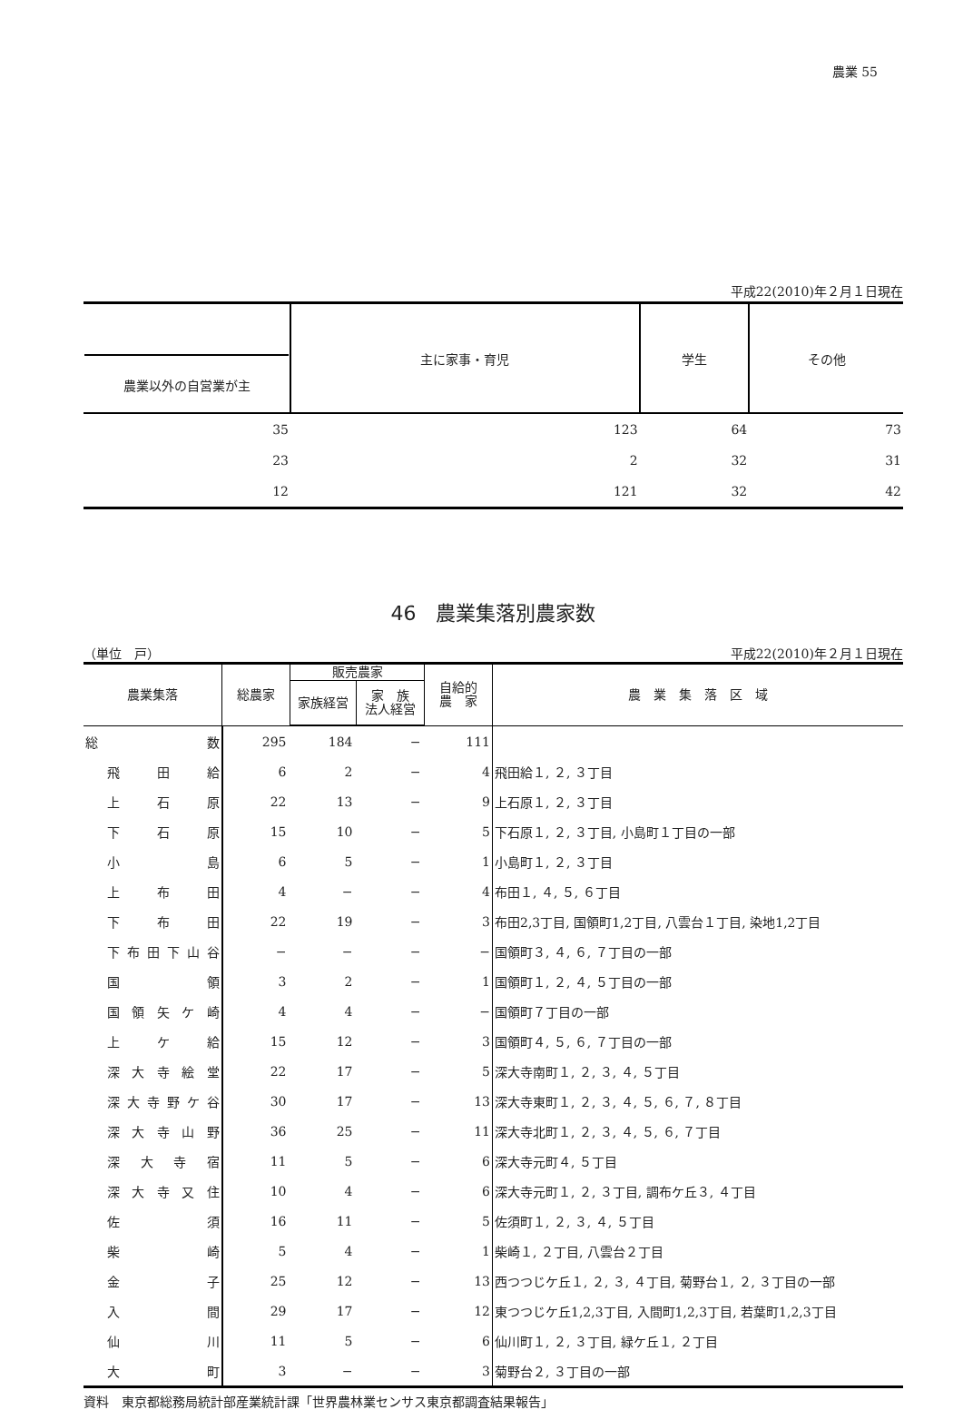農業 55
平成22(2010)年２月１日現在
| 農業以外の自営業が主 | 主に家事・育児 | 学生 | その他 |
| --- | --- | --- | --- |
| 35 | 123 | 64 | 73 |
| 23 | 2 | 32 | 31 |
| 12 | 121 | 32 | 42 |
46　農業集落別農家数
（単位　戸） 平成22(2010)年２月１日現在
| 農業集落 | 総農家 | 販売農家 | | 自給的 農 家 | 農 業 集 落 区 域 |
| --- | --- | --- | --- | --- | --- |
| | | 家族経営 | 家 族 法人経営 | | |
| 総数 | 295 | 184 | − | 111 | |
| 飛田給 | 6 | 2 | − | 4 | 飛田給１, ２, ３丁目 |
| 上石原 | 22 | 13 | − | 9 | 上石原１, ２, ３丁目 |
| 下石原 | 15 | 10 | − | 5 | 下石原１, ２, ３丁目, 小島町１丁目の一部 |
| 小島 | 6 | 5 | − | 1 | 小島町１, ２, ３丁目 |
| 上布田 | 4 | − | − | 4 | 布田１, ４, ５, ６丁目 |
| 下布田 | 22 | 19 | − | 3 | 布田2,3丁目, 国領町1,2丁目, 八雲台１丁目, 染地1,2丁目 |
| 下布田下山谷 | − | − | − | − | 国領町３, ４, ６, ７丁目の一部 |
| 国領 | 3 | 2 | − | 1 | 国領町１, ２, ４, ５丁目の一部 |
| 国領矢ケ崎 | 4 | 4 | − | − | 国領町７丁目の一部 |
| 上ケ給 | 15 | 12 | − | 3 | 国領町４, ５, ６, ７丁目の一部 |
| 深大寺絵堂 | 22 | 17 | − | 5 | 深大寺南町１, ２, ３, ４, ５丁目 |
| 深大寺野ケ谷 | 30 | 17 | − | 13 | 深大寺東町１, ２, ３, ４, ５, ６, ７, ８丁目 |
| 深大寺山野 | 36 | 25 | − | 11 | 深大寺北町１, ２, ３, ４, ５, ６, ７丁目 |
| 深大寺宿 | 11 | 5 | − | 6 | 深大寺元町４, ５丁目 |
| 深大寺又住 | 10 | 4 | − | 6 | 深大寺元町１, ２, ３丁目, 調布ケ丘３, ４丁目 |
| 佐須 | 16 | 11 | − | 5 | 佐須町１, ２, ３, ４, ５丁目 |
| 柴崎 | 5 | 4 | − | 1 | 柴崎１, ２丁目, 八雲台２丁目 |
| 金子 | 25 | 12 | − | 13 | 西つつじケ丘１, ２, ３, ４丁目, 菊野台１, ２, ３丁目の一部 |
| 入間 | 29 | 17 | − | 12 | 東つつじケ丘1,2,3丁目, 入間町1,2,3丁目, 若葉町1,2,3丁目 |
| 仙川 | 11 | 5 | − | 6 | 仙川町１, ２, ３丁目, 緑ケ丘１, ２丁目 |
| 大町 | 3 | − | − | 3 | 菊野台２, ３丁目の一部 |
資料　東京都総務局統計部産業統計課「世界農林業センサス東京都調査結果報告」